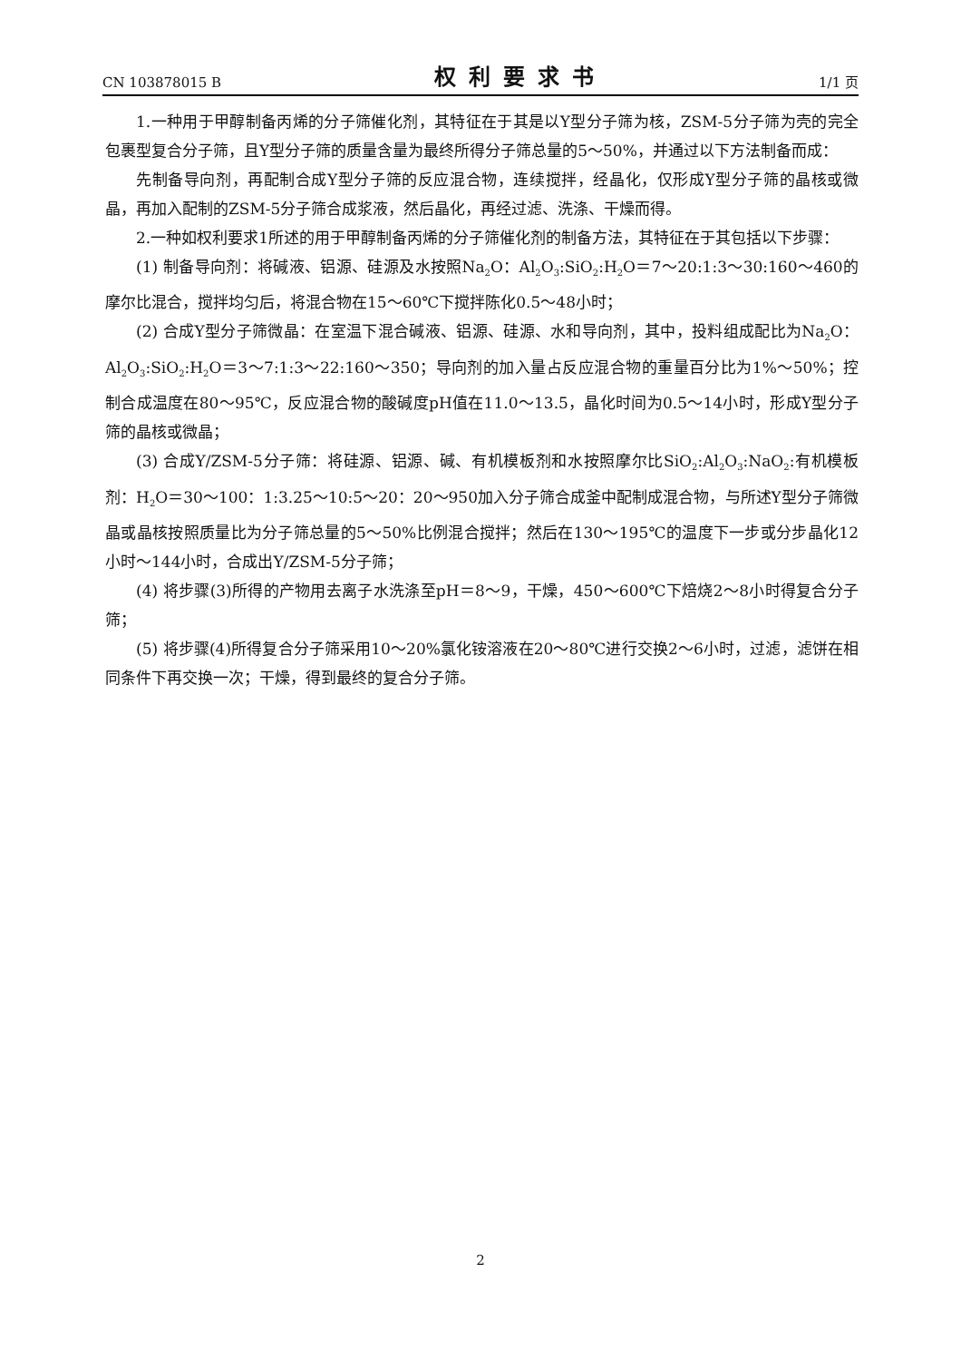CN 103878015 B 权利要求书 1/1 页
1.一种用于甲醇制备丙烯的分子筛催化剂，其特征在于其是以Y型分子筛为核，ZSM-5分子筛为壳的完全包裹型复合分子筛，且Y型分子筛的质量含量为最终所得分子筛总量的5～50%，并通过以下方法制备而成：
先制备导向剂，再配制合成Y型分子筛的反应混合物，连续搅拌，经晶化，仅形成Y型分子筛的晶核或微晶，再加入配制的ZSM-5分子筛合成浆液，然后晶化，再经过滤、洗涤、干燥而得。
2.一种如权利要求1所述的用于甲醇制备丙烯的分子筛催化剂的制备方法，其特征在于其包括以下步骤：
(1) 制备导向剂：将碱液、铝源、硅源及水按照Na<sub>2</sub>O：Al<sub>2</sub>O<sub>3</sub>:SiO<sub>2</sub>:H<sub>2</sub>O＝7～20:1:3～30:160～460的摩尔比混合，搅拌均匀后，将混合物在15～60℃下搅拌陈化0.5～48小时；
(2) 合成Y型分子筛微晶：在室温下混合碱液、铝源、硅源、水和导向剂，其中，投料组成配比为Na<sub>2</sub>O：Al<sub>2</sub>O<sub>3</sub>:SiO<sub>2</sub>:H<sub>2</sub>O＝3～7:1:3～22:160～350；导向剂的加入量占反应混合物的重量百分比为1%～50%；控制合成温度在80～95℃，反应混合物的酸碱度pH值在11.0～13.5，晶化时间为0.5～14小时，形成Y型分子筛的晶核或微晶；
(3) 合成Y/ZSM-5分子筛：将硅源、铝源、碱、有机模板剂和水按照摩尔比SiO<sub>2</sub>:Al<sub>2</sub>O<sub>3</sub>:NaO<sub>2</sub>:有机模板剂：H<sub>2</sub>O＝30～100：1:3.25～10:5～20：20～950加入分子筛合成釜中配制成混合物，与所述Y型分子筛微晶或晶核按照质量比为分子筛总量的5～50%比例混合搅拌；然后在130～195℃的温度下一步或分步晶化12小时～144小时，合成出Y/ZSM-5分子筛；
(4) 将步骤(3)所得的产物用去离子水洗涤至pH＝8～9，干燥，450～600℃下焙烧2～8小时得复合分子筛；
(5) 将步骤(4)所得复合分子筛采用10～20%氯化铵溶液在20～80℃进行交换2～6小时，过滤，滤饼在相同条件下再交换一次；干燥，得到最终的复合分子筛。
2